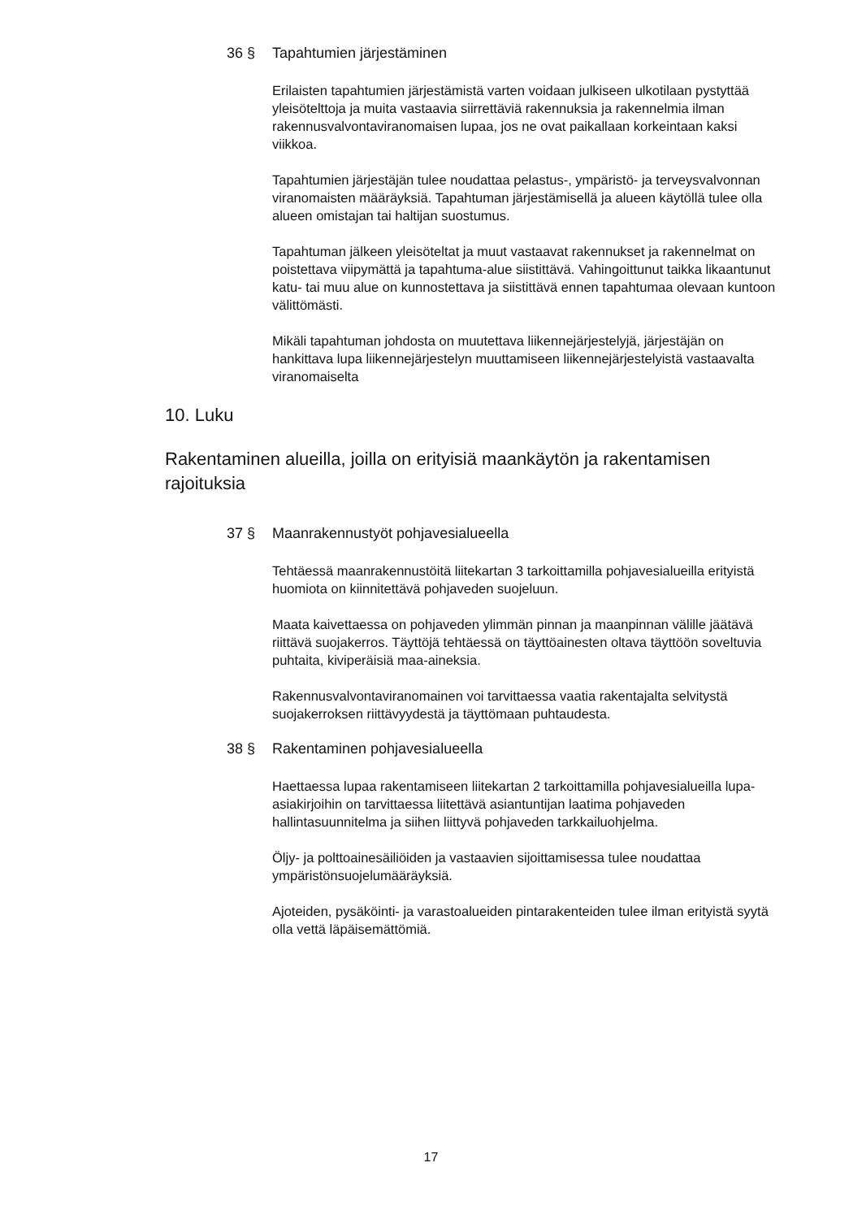36 § Tapahtumien järjestäminen
Erilaisten tapahtumien järjestämistä varten voidaan julkiseen ulkotilaan pystyttää yleisötelttoja ja muita vastaavia siirrettäviä rakennuksia ja rakennelmia ilman rakennusvalvontaviranomaisen lupaa, jos ne ovat paikallaan korkeintaan kaksi viikkoa.
Tapahtumien järjestäjän tulee noudattaa pelastus-, ympäristö- ja terveysvalvonnan viranomaisten määräyksiä. Tapahtuman järjestämisellä ja alueen käytöllä tulee olla alueen omistajan tai haltijan suostumus.
Tapahtuman jälkeen yleisöteltat ja muut vastaavat rakennukset ja rakennelmat on poistettava viipymättä ja tapahtuma-alue siistittävä. Vahingoittunut taikka likaantunut katu- tai muu alue on kunnostettava ja siistittävä ennen tapahtumaa olevaan kuntoon välittömästi.
Mikäli tapahtuman johdosta on muutettava liikennejärjestelyjä, järjestäjän on hankittava lupa liikennejärjestelyn muuttamiseen liikennejärjestelyistä vastaavalta viranomaiselta
10. Luku
Rakentaminen alueilla, joilla on erityisiä maankäytön ja rakentamisen rajoituksia
37 § Maanrakennustyöt pohjavesialueella
Tehtäessä maanrakennustöitä liitekartan 3 tarkoittamilla pohjavesialueilla erityistä huomiota on kiinnitettävä pohjaveden suojeluun.
Maata kaivettaessa on pohjaveden ylimmän pinnan ja maanpinnan välille jäätävä riittävä suojakerros. Täyttöjä tehtäessä on täyttöainesten oltava täyttöön soveltuvia puhtaita, kiviperäisiä maa-aineksia.
Rakennusvalvontaviranomainen voi tarvittaessa vaatia rakentajalta selvitystä suojakerroksen riittävyydestä ja täyttömaan puhtaudesta.
38 § Rakentaminen pohjavesialueella
Haettaessa lupaa rakentamiseen liitekartan 2 tarkoittamilla pohjavesialueilla lupa-asiakirjoihin on tarvittaessa liitettävä asiantuntijan laatima pohjaveden hallintasuunnitelma ja siihen liittyvä pohjaveden tarkkailuohjelma.
Öljy- ja polttoainesäiliöiden ja vastaavien sijoittamisessa tulee noudattaa ympäristönsuojelumääräyksiä.
Ajoteiden, pysäköinti- ja varastoalueiden pintarakenteiden tulee ilman erityistä syytä olla vettä läpäisemättömiä.
17